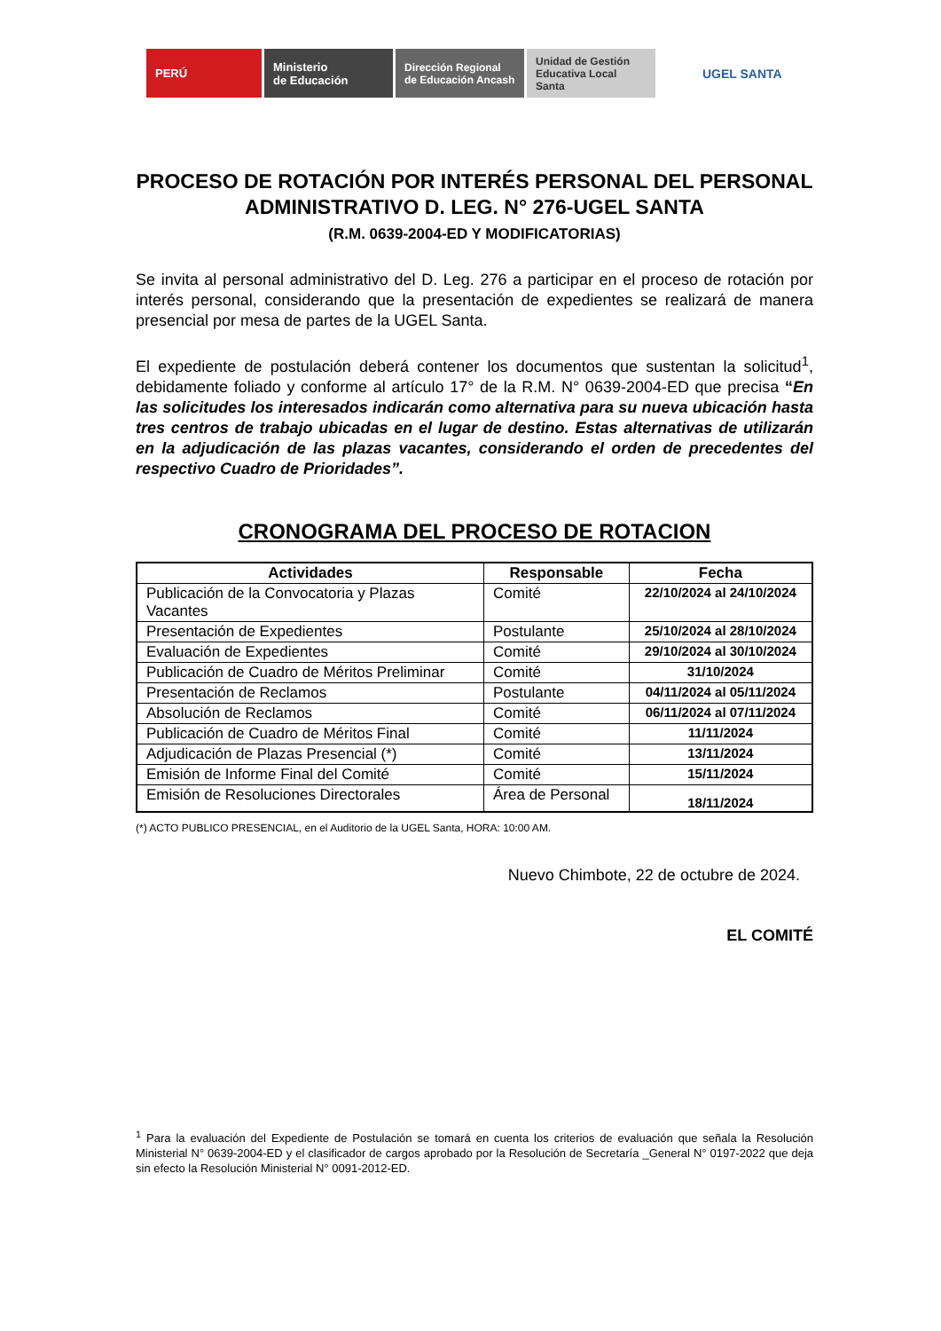PERÚ
Ministerio
de Educación
Dirección Regional
de Educación Ancash
Unidad de Gestión
Educativa Local Santa
UGEL SANTA
PROCESO DE ROTACIÓN POR INTERÉS PERSONAL DEL PERSONAL ADMINISTRATIVO D. LEG. N° 276-UGEL SANTA
(R.M. 0639-2004-ED Y MODIFICATORIAS)
Se invita al personal administrativo del D. Leg. 276 a participar en el proceso de rotación por interés personal, considerando que la presentación de expedientes se realizará de manera presencial por mesa de partes de la UGEL Santa.
El expediente de postulación deberá contener los documentos que sustentan la solicitud<sup>1</sup>, debidamente foliado y conforme al artículo 17° de la R.M. N° 0639-2004-ED que precisa “En las solicitudes los interesados indicarán como alternativa para su nueva ubicación hasta tres centros de trabajo ubicadas en el lugar de destino. Estas alternativas de utilizarán en la adjudicación de las plazas vacantes, considerando el orden de precedentes del respectivo Cuadro de Prioridades”.
CRONOGRAMA DEL PROCESO DE ROTACION
| Actividades | Responsable | Fecha |
| --- | --- | --- |
| Publicación de la Convocatoria y Plazas Vacantes | Comité | 22/10/2024 al 24/10/2024 |
| Presentación de Expedientes | Postulante | 25/10/2024 al 28/10/2024 |
| Evaluación de Expedientes | Comité | 29/10/2024 al 30/10/2024 |
| Publicación de Cuadro de Méritos Preliminar | Comité | 31/10/2024 |
| Presentación de Reclamos | Postulante | 04/11/2024 al 05/11/2024 |
| Absolución de Reclamos | Comité | 06/11/2024 al 07/11/2024 |
| Publicación de Cuadro de Méritos Final | Comité | 11/11/2024 |
| Adjudicación de Plazas Presencial (*) | Comité | 13/11/2024 |
| Emisión de Informe Final del Comité | Comité | 15/11/2024 |
| Emisión de Resoluciones Directorales | Área de Personal | 18/11/2024 |
(*) ACTO PUBLICO PRESENCIAL, en el Auditorio de la UGEL Santa, HORA: 10:00 AM.
Nuevo Chimbote, 22 de octubre de 2024.
EL COMITÉ
<sup>1</sup> Para la evaluación del Expediente de Postulación se tomará en cuenta los criterios de evaluación que señala la Resolución Ministerial N° 0639-2004-ED y el clasificador de cargos aprobado por la Resolución de Secretaría _General N° 0197-2022 que deja sin efecto la Resolución Ministerial N° 0091-2012-ED.